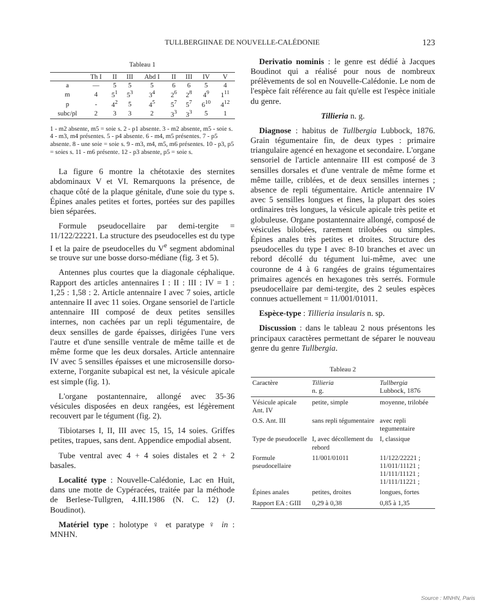TULLBERGIINAE DE NOUVELLE-CALÉDONIE 123
Tableau 1
| | Th I | II | III | Abd I | II | III | IV | V |
| --- | --- | --- | --- | --- | --- | --- | --- | --- |
| a | — | 5 | 5 | 5 | 6 | 6 | 5 | 4 |
| m | 4 | 5<sup>1</sup> | 5<sup>3</sup> | 3<sup>4</sup> | 2<sup>6</sup> | 2<sup>8</sup> | 4<sup>9</sup> | 1<sup>11</sup> |
| p | - | 4<sup>2</sup> | 5 | 4<sup>5</sup> | 5<sup>7</sup> | 5<sup>7</sup> | 6<sup>10</sup> | 4<sup>12</sup> |
| subc/pl | 2 | 3 | 3 | 2 | 3<sup>3</sup> | 3<sup>3</sup> | 5 | 1 |
1 - m2 absente, m5 = soie s. 2 - p1 absente. 3 - m2 absente, m5 - soie s. 4 - m3, m4 présentes. 5 - p4 absente. 6 - m4, m5 présentes. 7 - p5 absente. 8 - une soie = soie s. 9 - m3, m4, m5, m6 présentes. 10 - p3, p5 = soies s. 11 - m6 présente. 12 - p3 absente, p5 = soie s.
La figure 6 montre la chétotaxie des sternites abdominaux V et VI. Remarquons la présence, de chaque côté de la plaque génitale, d'une soie du type s. Épines anales petites et fortes, portées sur des papilles bien séparées.
Formule pseudocellaire par demi-tergite = 11/122/22221. La structure des pseudocelles est du type I et la paire de pseudocelles du V<sup>e</sup> segment abdominal se trouve sur une bosse dorso-médiane (fig. 3 et 5).
Antennes plus courtes que la diagonale céphalique. Rapport des articles antennaires I : II : III : IV = 1 : 1,25 : 1,58 : 2. Article antennaire I avec 7 soies, article antennaire II avec 11 soies. Organe sensoriel de l'article antennaire III composé de deux petites sensilles internes, non cachées par un repli tégumentaire, de deux sensilles de garde épaisses, dirigées l'une vers l'autre et d'une sensille ventrale de même taille et de même forme que les deux dorsales. Article antennaire IV avec 5 sensilles épaisses et une microsensille dorso-externe, l'organite subapical est net, la vésicule apicale est simple (fig. 1).
L'organe postantennaire, allongé avec 35-36 vésicules disposées en deux rangées, est légèrement recouvert par le tégument (fig. 2).
Tibiotarses I, II, III avec 15, 15, 14 soies. Griffes petites, trapues, sans dent. Appendice empodial absent.
Tube ventral avec 4 + 4 soies distales et 2 + 2 basales.
Localité type : Nouvelle-Calédonie, Lac en Huit, dans une motte de Cypéracées, traitée par la méthode de Berlese-Tullgren, 4.III.1986 (N. C. 12) (J. Boudinot).
Matériel type : holotype ♀ et paratype ♀ in : MNHN.
Derivatio nominis : le genre est dédié à Jacques Boudinot qui a réalisé pour nous de nombreux prélèvements de sol en Nouvelle-Calédonie. Le nom de l'espèce fait référence au fait qu'elle est l'espèce initiale du genre.
Tillieria n. g.
Diagnose : habitus de Tullbergia Lubbock, 1876. Grain tégumentaire fin, de deux types : primaire triangulaire agencé en hexagone et secondaire. L'organe sensoriel de l'article antennaire III est composé de 3 sensilles dorsales et d'une ventrale de même forme et même taille, criblées, et de deux sensilles internes ; absence de repli tégumentaire. Article antennaire IV avec 5 sensilles longues et fines, la plupart des soies ordinaires très longues, la vésicule apicale très petite et globuleuse. Organe postantennaire allongé, composé de vésicules bilobées, rarement trilobées ou simples. Épines anales très petites et droites. Structure des pseudocelles du type I avec 8-10 branches et avec un rebord décollé du tégument lui-même, avec une couronne de 4 à 6 rangées de grains tégumentaires primaires agencés en hexagones très serrés. Formule pseudocellaire par demi-tergite, des 2 seules espèces connues actuellement = 11/001/01011.
Espèce-type : Tillieria insularis n. sp.
Discussion : dans le tableau 2 nous présentons les principaux caractères permettant de séparer le nouveau genre du genre Tullbergia.
Tableau 2
| Caractère | Tillieria n. g. | Tullbergia Lubbock, 1876 |
| --- | --- | --- |
| Vésicule apicale Ant. IV | petite, simple | moyenne, trilobée |
| O.S. Ant. III | sans repli tégumentaire | avec repli tegumentaire |
| Type de pseudocelle | I, avec décollement du rebord | I, classique |
| Formule pseudocellaire | 11/001/01011 | 11/122/22221 ; 11/011/11121 ; 11/111/11121 ; 11/111/11221 ; |
| Épines anales | petites, droites | longues, fortes |
| Rapport EA : GIII | 0,29 à 0,38 | 0,85 à 1,35 |
Source : MNHN, Paris